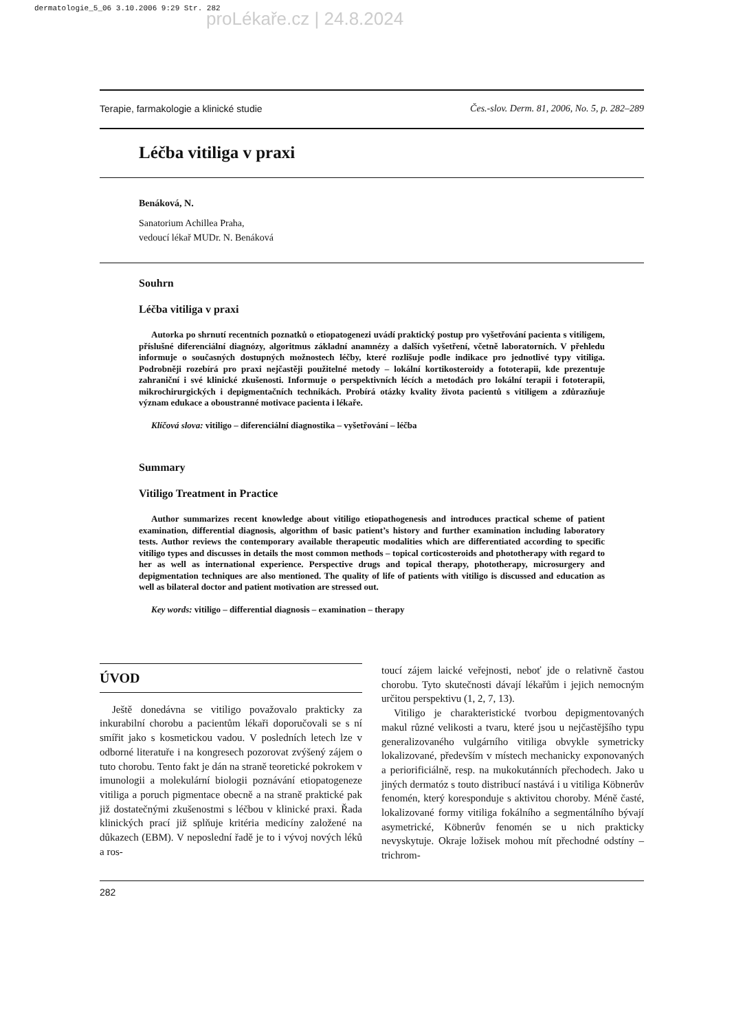dermatologie_5_06 3.10.2006 9:29 Str. 282
proLékaře.cz | 24.8.2024
Terapie, farmakologie a klinické studie Čes.-slov. Derm. 81, 2006, No. 5, p. 282–289
Léčba vitiliga v praxi
Benáková, N.
Sanatorium Achillea Praha,
vedoucí lékař MUDr. N. Benáková
Souhrn
Léčba vitiliga v praxi
Autorka po shrnutí recentních poznatků o etiopatogenezi uvádí praktický postup pro vyšetřování pacienta s vitiligem, příslušné diferenciální diagnózy, algoritmus základní anamnézy a dalších vyšetření, včetně laboratorních. V přehledu informuje o současných dostupných možnostech léčby, které rozlišuje podle indikace pro jednotlivé typy vitiliga. Podrobněji rozebírá pro praxi nejčastěji použitelné metody – lokální kortikosteroidy a fototerapii, kde prezentuje zahraniční i své klinické zkušenosti. Informuje o perspektivních lécích a metodách pro lokální terapii i fototerapii, mikrochirurgických i depigmentačních technikách. Probírá otázky kvality života pacientů s vitiligem a zdůrazňuje význam edukace a oboustranné motivace pacienta i lékaře.
Klíčová slova: vitiligo – diferenciální diagnostika – vyšetřování – léčba
Summary
Vitiligo Treatment in Practice
Author summarizes recent knowledge about vitiligo etiopathogenesis and introduces practical scheme of patient examination, differential diagnosis, algorithm of basic patient’s history and further examination including laboratory tests. Author reviews the contemporary available therapeutic modalities which are differentiated according to specific vitiligo types and discusses in details the most common methods – topical corticosteroids and phototherapy with regard to her as well as international experience. Perspective drugs and topical therapy, phototherapy, microsurgery and depigmentation techniques are also mentioned. The quality of life of patients with vitiligo is discussed and education as well as bilateral doctor and patient motivation are stressed out.
Key words: vitiligo – differential diagnosis – examination – therapy
ÚVOD
Ještě donedávna se vitiligo považovalo prakticky za inkurabilní chorobu a pacientům lékaři doporučovali se s ní smířit jako s kosmetickou vadou. V posledních letech lze v odborné literatuře i na kongresech pozorovat zvýšený zájem o tuto chorobu. Tento fakt je dán na straně teoretické pokrokem v imunologii a molekulární biologii poznávání etiopatogeneze vitiliga a poruch pigmentace obecně a na straně praktické pak již dostatečnými zkušenostmi s léčbou v klinické praxi. Řada klinických prací již splňuje kritéria medicíny založené na důkazech (EBM). V neposlední řadě je to i vývoj nových léků a ros-
toucí zájem laické veřejnosti, neboť jde o relativně častou chorobu. Tyto skutečnosti dávají lékařům i jejich nemocným určitou perspektivu (1, 2, 7, 13).
Vitiligo je charakteristické tvorbou depigmentovaných makul různé velikosti a tvaru, které jsou u nejčastějšího typu generalizovaného vulgárního vitiliga obvykle symetricky lokalizované, především v místech mechanicky exponovaných a periorificiálně, resp. na mukokutánních přechodech. Jako u jiných dermatóz s touto distribucí nastává i u vitiliga Köbnerův fenomén, který koresponduje s aktivitou choroby. Méně časté, lokalizované formy vitiliga fokálního a segmentálního bývají asymetrické, Köbnerův fenomén se u nich prakticky nevyskytuje. Okraje ložisek mohou mít přechodné odstíny – trichrom-
282